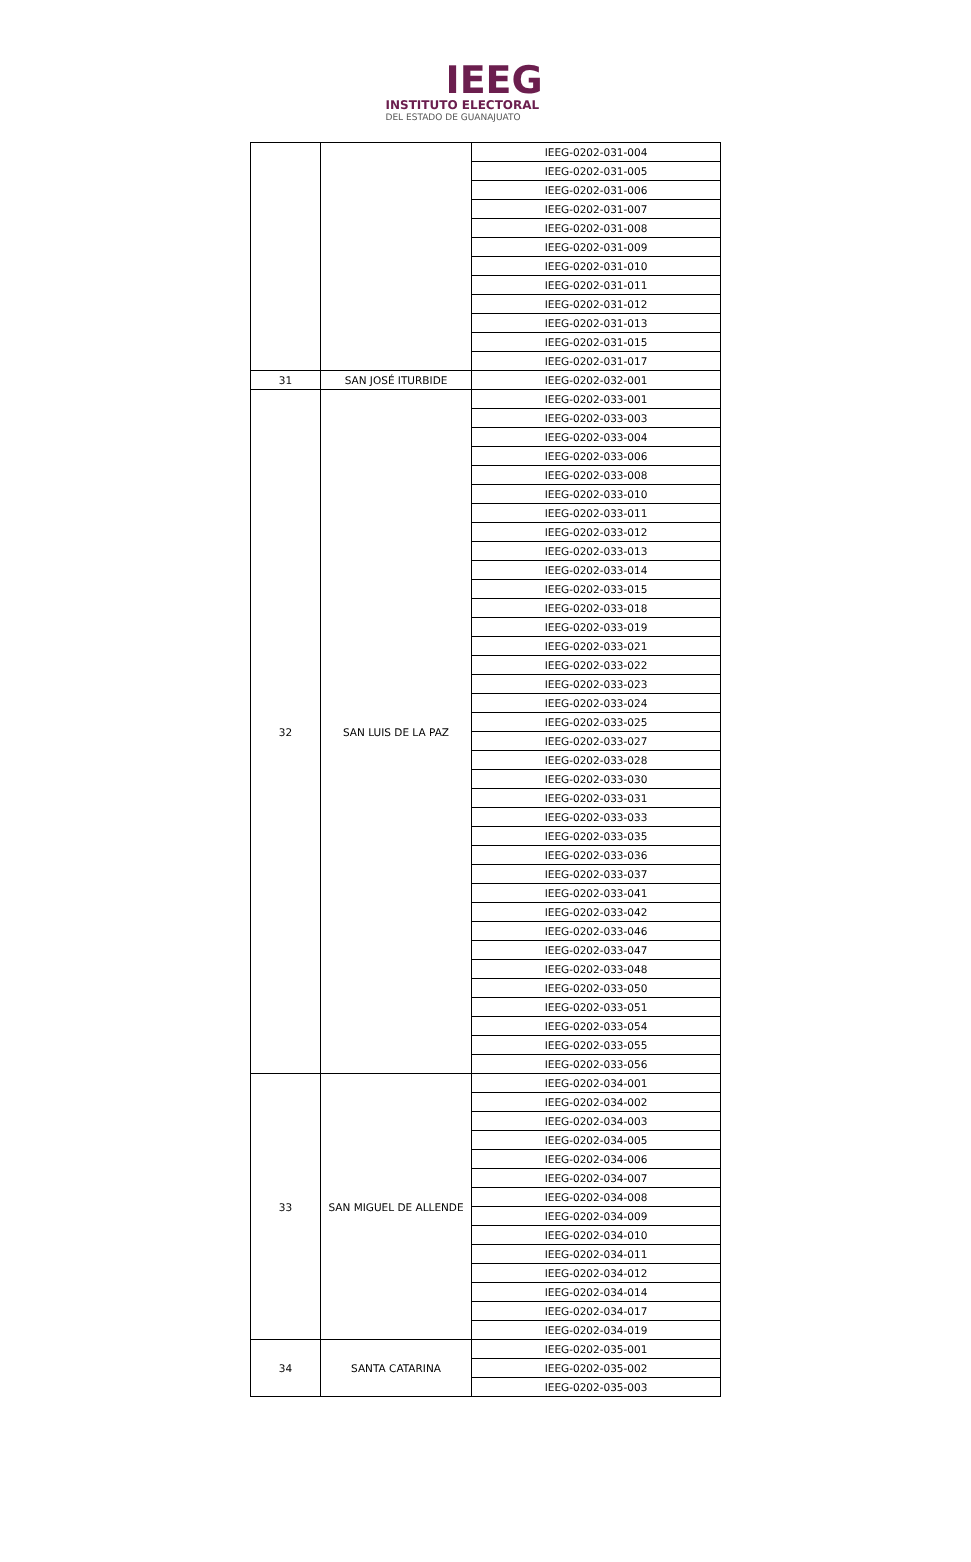IEEG
INSTITUTO ELECTORAL
DEL ESTADO DE GUANAJUATO
| | | IEEG-0202-031-004 |
| | | IEEG-0202-031-005 |
| | | IEEG-0202-031-006 |
| | | IEEG-0202-031-007 |
| | | IEEG-0202-031-008 |
| | | IEEG-0202-031-009 |
| | | IEEG-0202-031-010 |
| | | IEEG-0202-031-011 |
| | | IEEG-0202-031-012 |
| | | IEEG-0202-031-013 |
| | | IEEG-0202-031-015 |
| | | IEEG-0202-031-017 |
| 31 | SAN JOSÉ ITURBIDE | IEEG-0202-032-001 |
| 32 | SAN LUIS DE LA PAZ | IEEG-0202-033-001 |
| | | IEEG-0202-033-003 |
| | | IEEG-0202-033-004 |
| | | IEEG-0202-033-006 |
| | | IEEG-0202-033-008 |
| | | IEEG-0202-033-010 |
| | | IEEG-0202-033-011 |
| | | IEEG-0202-033-012 |
| | | IEEG-0202-033-013 |
| | | IEEG-0202-033-014 |
| | | IEEG-0202-033-015 |
| | | IEEG-0202-033-018 |
| | | IEEG-0202-033-019 |
| | | IEEG-0202-033-021 |
| | | IEEG-0202-033-022 |
| | | IEEG-0202-033-023 |
| | | IEEG-0202-033-024 |
| | | IEEG-0202-033-025 |
| | | IEEG-0202-033-027 |
| | | IEEG-0202-033-028 |
| | | IEEG-0202-033-030 |
| | | IEEG-0202-033-031 |
| | | IEEG-0202-033-033 |
| | | IEEG-0202-033-035 |
| | | IEEG-0202-033-036 |
| | | IEEG-0202-033-037 |
| | | IEEG-0202-033-041 |
| | | IEEG-0202-033-042 |
| | | IEEG-0202-033-046 |
| | | IEEG-0202-033-047 |
| | | IEEG-0202-033-048 |
| | | IEEG-0202-033-050 |
| | | IEEG-0202-033-051 |
| | | IEEG-0202-033-054 |
| | | IEEG-0202-033-055 |
| | | IEEG-0202-033-056 |
| 33 | SAN MIGUEL DE ALLENDE | IEEG-0202-034-001 |
| | | IEEG-0202-034-002 |
| | | IEEG-0202-034-003 |
| | | IEEG-0202-034-005 |
| | | IEEG-0202-034-006 |
| | | IEEG-0202-034-007 |
| | | IEEG-0202-034-008 |
| | | IEEG-0202-034-009 |
| | | IEEG-0202-034-010 |
| | | IEEG-0202-034-011 |
| | | IEEG-0202-034-012 |
| | | IEEG-0202-034-014 |
| | | IEEG-0202-034-017 |
| | | IEEG-0202-034-019 |
| 34 | SANTA CATARINA | IEEG-0202-035-001 |
| | | IEEG-0202-035-002 |
| | | IEEG-0202-035-003 |